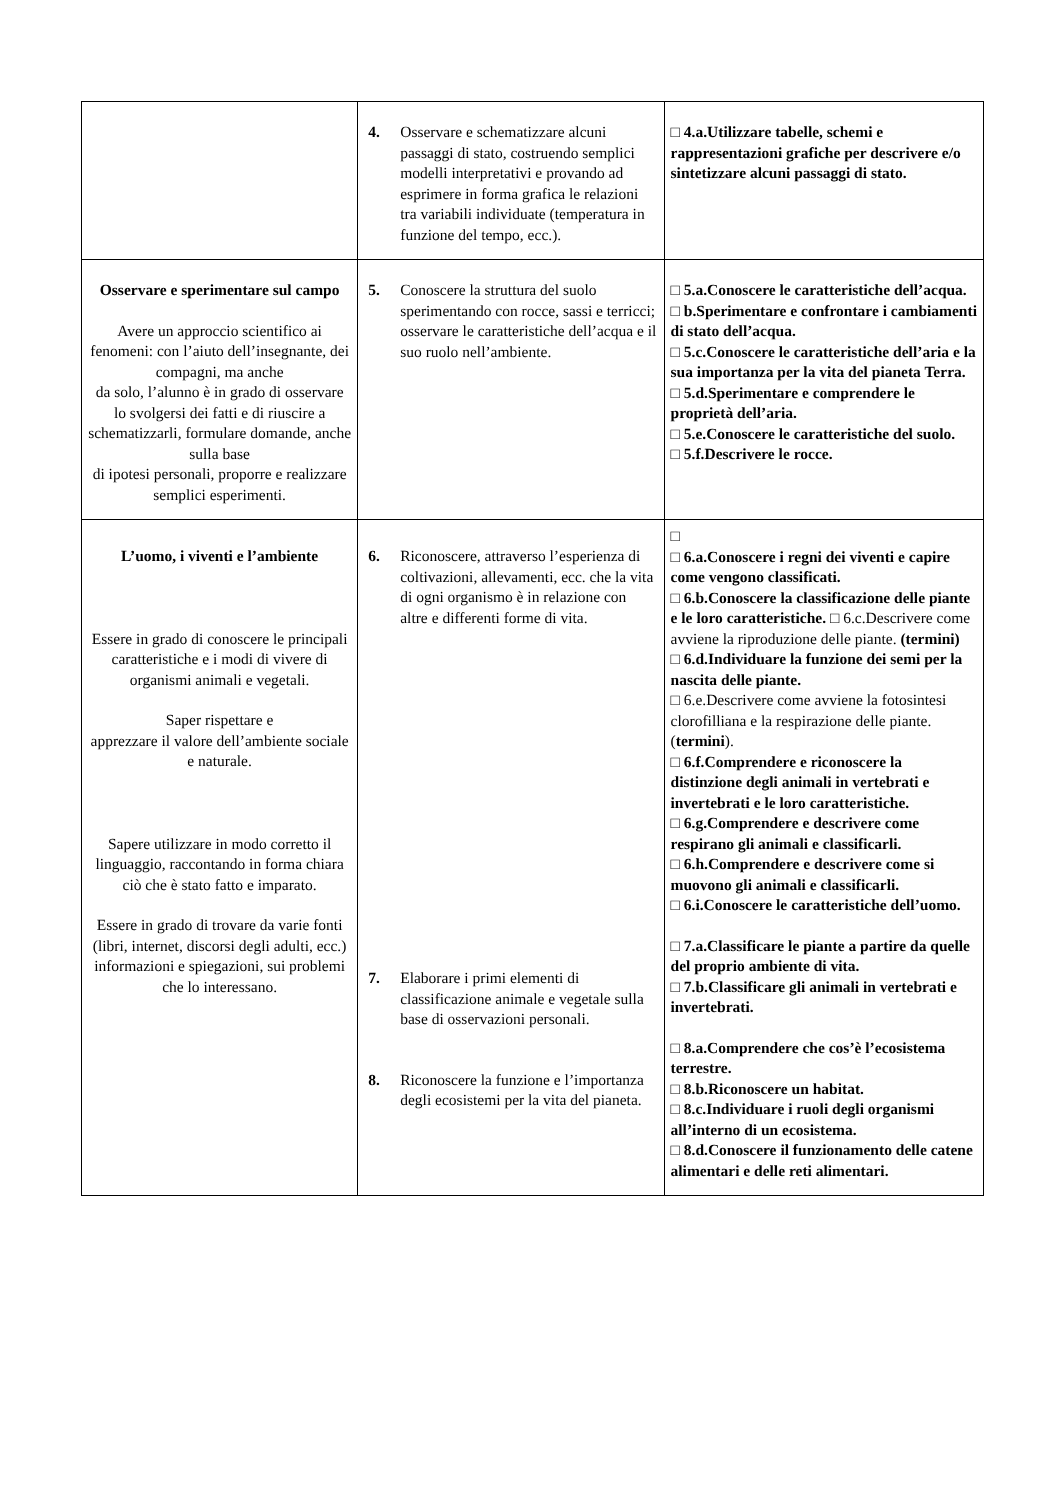| | 4. Osservare e schematizzare alcuni passaggi di stato, costruendo semplici modelli interpretativi e provando ad esprimere in forma grafica le relazioni tra variabili individuate (temperatura in funzione del tempo, ecc.). | □ 4.a.Utilizzare tabelle, schemi e rappresentazioni grafiche per descrivere e/o sintetizzare alcuni passaggi di stato. |
| Osservare e sperimentare sul campo Avere un approccio scientifico ai fenomeni: con l’aiuto dell’insegnante, dei compagni, ma anche da solo, l’alunno è in grado di osservare lo svolgersi dei fatti e di riuscire a schematizzarli, formulare domande, anche sulla base di ipotesi personali, proporre e realizzare semplici esperimenti. | 5. Conoscere la struttura del suolo sperimentando con rocce, sassi e terricci; osservare le caratteristiche dell’acqua e il suo ruolo nell’ambiente. | □ 5.a.Conoscere le caratteristiche dell’acqua. □ b.Sperimentare e confrontare i cambiamenti di stato dell’acqua. □ 5.c.Conoscere le caratteristiche dell’aria e la sua importanza per la vita del pianeta Terra. □ 5.d.Sperimentare e comprendere le proprietà dell’aria. □ 5.e.Conoscere le caratteristiche del suolo. □ 5.f.Descrivere le rocce. |
| L’uomo, i viventi e l’ambiente Essere in grado di conoscere le principali caratteristiche e i modi di vivere di organismi animali e vegetali. Saper rispettare e apprezzare il valore dell’ambiente sociale e naturale. Sapere utilizzare in modo corretto il linguaggio, raccontando in forma chiara ciò che è stato fatto e imparato. Essere in grado di trovare da varie fonti (libri, internet, discorsi degli adulti, ecc.) informazioni e spiegazioni, sui problemi che lo interessano. | 6. Riconoscere, attraverso l’esperienza di coltivazioni, allevamenti, ecc. che la vita di ogni organismo è in relazione con altre e differenti forme di vita. 7. Elaborare i primi elementi di classificazione animale e vegetale sulla base di osservazioni personali. 8. Riconoscere la funzione e l’importanza degli ecosistemi per la vita del pianeta. | □ □ 6.a.Conoscere i regni dei viventi e capire come vengono classificati. □ 6.b.Conoscere la classificazione delle piante e le loro caratteristiche. □ 6.c.Descrivere come avviene la riproduzione delle piante. (termini) □ 6.d.Individuare la funzione dei semi per la nascita delle piante. □ 6.e.Descrivere come avviene la fotosintesi clorofilliana e la respirazione delle piante. ( termini ). □ 6.f.Comprendere e riconoscere la distinzione degli animali in vertebrati e invertebrati e le loro caratteristiche. □ 6.g.Comprendere e descrivere come respirano gli animali e classificarli. □ 6.h.Comprendere e descrivere come si muovono gli animali e classificarli. □ 6.i.Conoscere le caratteristiche dell’uomo. □ 7.a.Classificare le piante a partire da quelle del proprio ambiente di vita. □ 7.b.Classificare gli animali in vertebrati e invertebrati. □ 8.a.Comprendere che cos’è l’ecosistema terrestre. □ 8.b.Riconoscere un habitat. □ 8.c.Individuare i ruoli degli organismi all’interno di un ecosistema. □ 8.d.Conoscere il funzionamento delle catene alimentari e delle reti alimentari. |